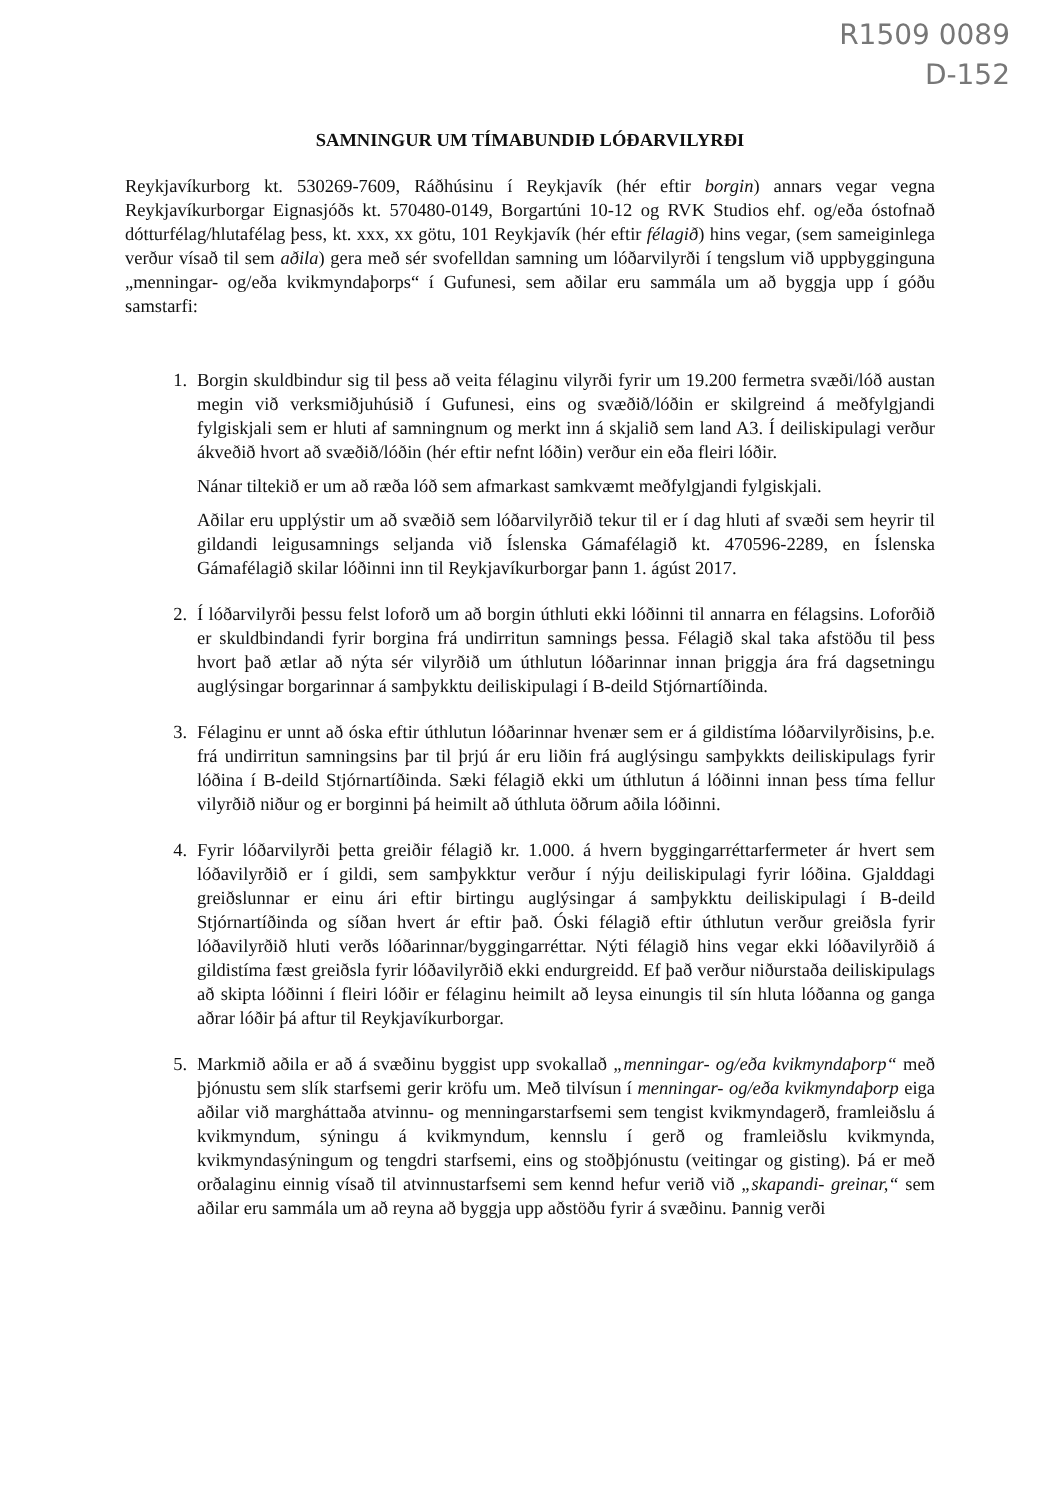R1509 0089
D-152
SAMNINGUR UM TÍMABUNDIÐ LÓÐARVILYRÐI
Reykjavíkurborg kt. 530269-7609, Ráðhúsinu í Reykjavík (hér eftir borgin) annars vegar vegna Reykjavíkurborgar Eignasjóðs kt. 570480-0149, Borgartúni 10-12 og RVK Studios ehf. og/eða óstofnað dótturfélag/hlutafélag þess, kt. xxx, xx götu, 101 Reykjavík (hér eftir félagið) hins vegar, (sem sameiginlega verður vísað til sem aðila) gera með sér svofelldan samning um lóðarvilyrði í tengslum við uppbygginguna „menningar- og/eða kvikmyndaþorps“ í Gufunesi, sem aðilar eru sammála um að byggja upp í góðu samstarfi:
1. Borgin skuldbindur sig til þess að veita félaginu vilyrði fyrir um 19.200 fermetra svæði/lóð austan megin við verksmiðjuhúsið í Gufunesi, eins og svæðið/lóðin er skilgreind á meðfylgjandi fylgiskjali sem er hluti af samningnum og merkt inn á skjalið sem land A3. Í deiliskipulagi verður ákveðið hvort að svæðið/lóðin (hér eftir nefnt lóðin) verður ein eða fleiri lóðir.
Nánar tiltekið er um að ræða lóð sem afmarkast samkvæmt meðfylgjandi fylgiskjali.
Aðilar eru upplýstir um að svæðið sem lóðarvilyrðið tekur til er í dag hluti af svæði sem heyrir til gildandi leigusamnings seljanda við Íslenska Gámafélagið kt. 470596-2289, en Íslenska Gámafélagið skilar lóðinni inn til Reykjavíkurborgar þann 1. ágúst 2017.
2. Í lóðarvilyrði þessu felst loforð um að borgin úthluti ekki lóðinni til annarra en félagsins. Loforðið er skuldbindandi fyrir borgina frá undirritun samnings þessa. Félagið skal taka afstöðu til þess hvort það ætlar að nýta sér vilyrðið um úthlutun lóðarinnar innan þriggja ára frá dagsetningu auglýsingar borgarinnar á samþykktu deiliskipulagi í B-deild Stjórnartíðinda.
3. Félaginu er unnt að óska eftir úthlutun lóðarinnar hvenær sem er á gildistíma lóðarvilyrðisins, þ.e. frá undirritun samningsins þar til þrjú ár eru liðin frá auglýsingu samþykkts deiliskipulags fyrir lóðina í B-deild Stjórnartíðinda. Sæki félagið ekki um úthlutun á lóðinni innan þess tíma fellur vilyrðið niður og er borginni þá heimilt að úthluta öðrum aðila lóðinni.
4. Fyrir lóðarvilyrði þetta greiðir félagið kr. 1.000. á hvern byggingarréttarfermeter ár hvert sem lóðavilyrðið er í gildi, sem samþykktur verður í nýju deiliskipulagi fyrir lóðina. Gjalddagi greiðslunnar er einu ári eftir birtingu auglýsingar á samþykktu deiliskipulagi í B-deild Stjórnartíðinda og síðan hvert ár eftir það. Óski félagið eftir úthlutun verður greiðsla fyrir lóðavilyrðið hluti verðs lóðarinnar/byggingarréttar. Nýti félagið hins vegar ekki lóðavilyrðið á gildistíma fæst greiðsla fyrir lóðavilyrðið ekki endurgreidd. Ef það verður niðurstaða deiliskipulags að skipta lóðinni í fleiri lóðir er félaginu heimilt að leysa einungis til sín hluta lóðanna og ganga aðrar lóðir þá aftur til Reykjavíkurborgar.
5. Markmið aðila er að á svæðinu byggist upp svokallað „menningar- og/eða kvikmyndaþorp“ með þjónustu sem slík starfsemi gerir kröfu um. Með tilvísun í menningar- og/eða kvikmyndaþorp eiga aðilar við margháttaða atvinnu- og menningarstarfsemi sem tengist kvikmyndagerð, framleiðslu á kvikmyndum, sýningu á kvikmyndum, kennslu í gerð og framleiðslu kvikmynda, kvikmyndasýningum og tengdri starfsemi, eins og stoðþjónustu (veitingar og gisting). Þá er með orðalaginu einnig vísað til atvinnustarfsemi sem kennd hefur verið við „skapandi- greinar,“ sem aðilar eru sammála um að reyna að byggja upp aðstöðu fyrir á svæðinu. Þannig verði